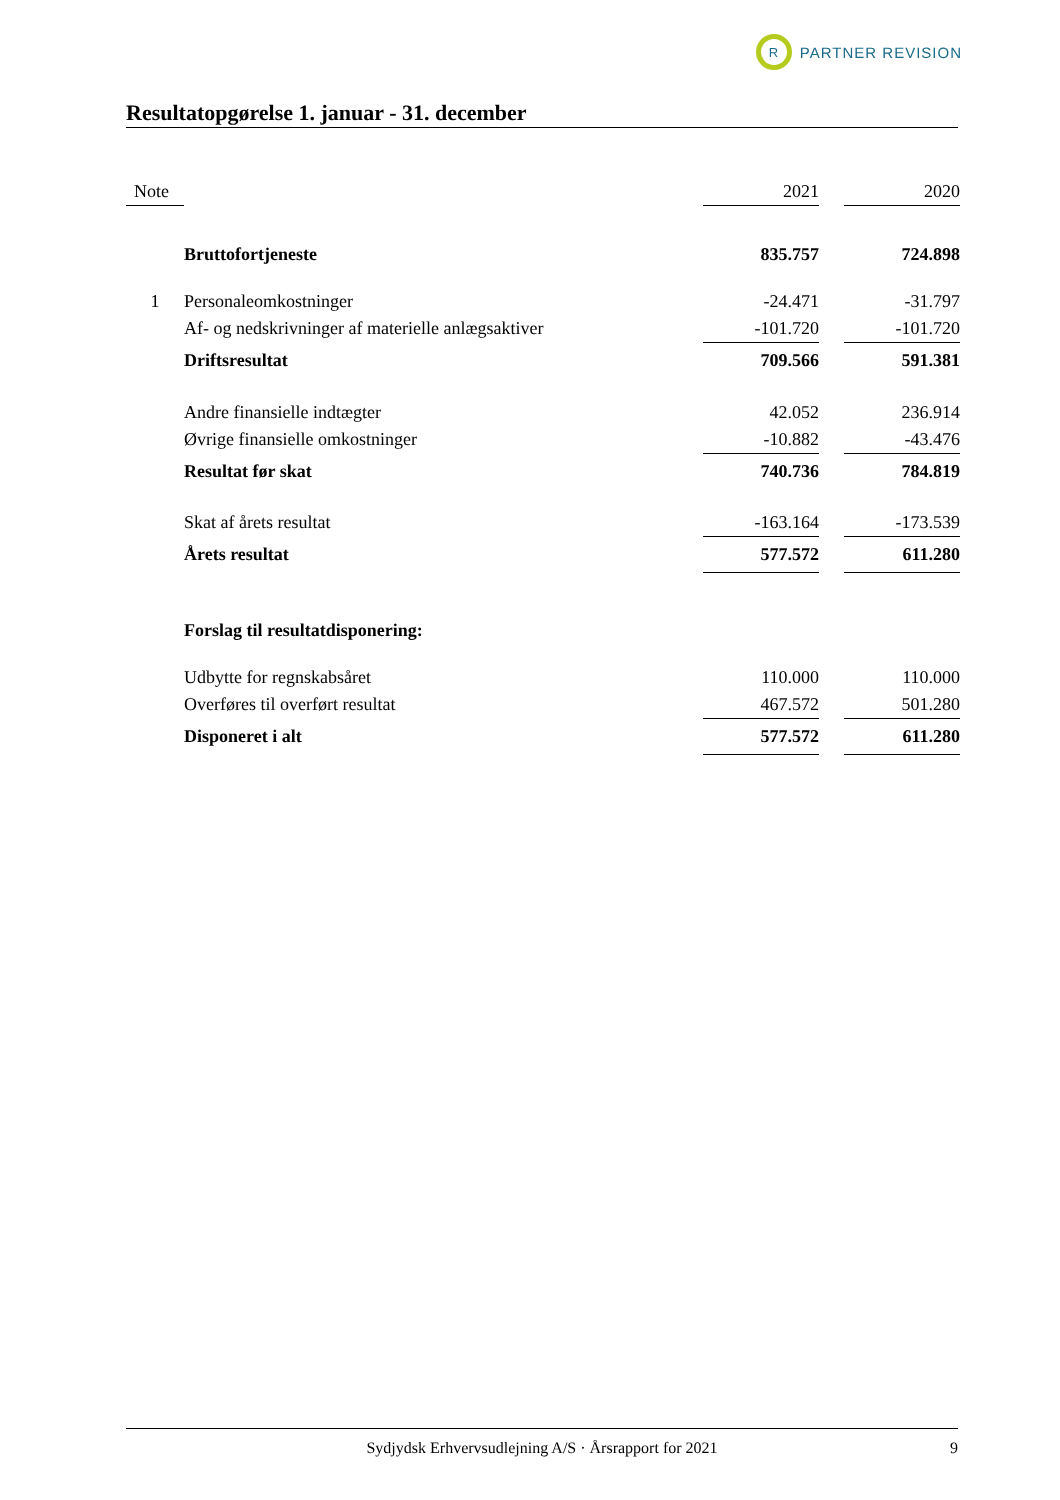R
PARTNER REVISION
Resultatopgørelse 1. januar - 31. december
| Note | | 2021 | | 2020 |
| --- | --- | --- | --- | --- |
| | Bruttofortjeneste | 835.757 | | 724.898 |
| 1 | Personaleomkostninger | -24.471 | | -31.797 |
| | Af- og nedskrivninger af materielle anlægsaktiver | -101.720 | | -101.720 |
| | Driftsresultat | 709.566 | | 591.381 |
| | Andre finansielle indtægter | 42.052 | | 236.914 |
| | Øvrige finansielle omkostninger | -10.882 | | -43.476 |
| | Resultat før skat | 740.736 | | 784.819 |
| | Skat af årets resultat | -163.164 | | -173.539 |
| | Årets resultat | 577.572 | | 611.280 |
| | Forslag til resultatdisponering: | | | |
| | Udbytte for regnskabsåret | 110.000 | | 110.000 |
| | Overføres til overført resultat | 467.572 | | 501.280 |
| | Disponeret i alt | 577.572 | | 611.280 |
Sydjydsk Erhvervsudlejning A/S · Årsrapport for 2021 9